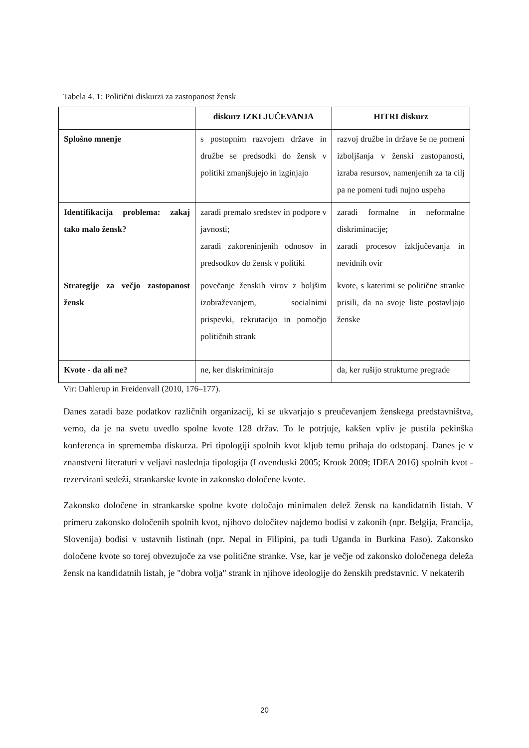Tabela 4. 1: Politični diskurzi za zastopanost žensk
| | diskurz IZKLJUČEVANJA | HITRI diskurz |
| --- | --- | --- |
| Splošno mnenje | s postopnim razvojem države in družbe se predsodki do žensk v politiki zmanjšujejo in izginjajo | razvoj družbe in države še ne pomeni izboljšanja v ženski zastopanosti, izraba resursov, namenjenih za ta cilj pa ne pomeni tudi nujno uspeha |
| Identifikacija problema: zakaj tako malo žensk? | zaradi premalo sredstev in podpore v javnosti; zaradi zakoreninjenih odnosov in predsodkov do žensk v politiki | zaradi formalne in neformalne diskriminacije; zaradi procesov izključevanja in nevidnih ovir |
| Strategije za večjo zastopanost žensk | povečanje ženskih virov z boljšim izobraževanjem, socialnimi prispevki, rekrutacijo in pomočjo političnih strank | kvote, s katerimi se politične stranke prisili, da na svoje liste postavljajo ženske |
| Kvote - da ali ne? | ne, ker diskriminirajo | da, ker rušijo strukturne pregrade |
Vir: Dahlerup in Freidenvall (2010, 176–177).
Danes zaradi baze podatkov različnih organizacij, ki se ukvarjajo s preučevanjem ženskega predstavništva, vemo, da je na svetu uvedlo spolne kvote 128 držav. To le potrjuje, kakšen vpliv je pustila pekinška konferenca in sprememba diskurza. Pri tipologiji spolnih kvot kljub temu prihaja do odstopanj. Danes je v znanstveni literaturi v veljavi naslednja tipologija (Lovenduski 2005; Krook 2009; IDEA 2016) spolnih kvot - rezervirani sedeži, strankarske kvote in zakonsko določene kvote.
Zakonsko določene in strankarske spolne kvote določajo minimalen delež žensk na kandidatnih listah. V primeru zakonsko določenih spolnih kvot, njihovo določitev najdemo bodisi v zakonih (npr. Belgija, Francija, Slovenija) bodisi v ustavnih listinah (npr. Nepal in Filipini, pa tudi Uganda in Burkina Faso). Zakonsko določene kvote so torej obvezujoče za vse politične stranke. Vse, kar je večje od zakonsko določenega deleža žensk na kandidatnih listah, je "dobra volja" strank in njihove ideologije do ženskih predstavnic. V nekaterih
20